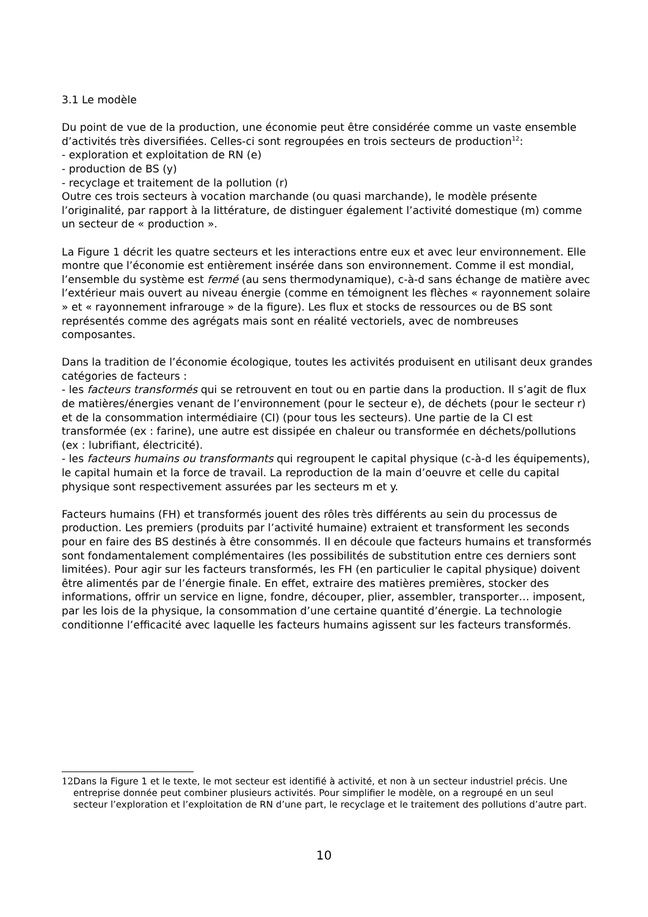3.1 Le modèle
Du point de vue de la production, une économie peut être considérée comme un vaste ensemble d’activités très diversifiées. Celles-ci sont regroupées en trois secteurs de production<sup>12</sup>:
- exploration et exploitation de RN (e)
- production de BS (y)
- recyclage et traitement de la pollution (r)
Outre ces trois secteurs à vocation marchande (ou quasi marchande), le modèle présente l’originalité, par rapport à la littérature, de distinguer également l’activité domestique (m) comme un secteur de « production ».
La Figure 1 décrit les quatre secteurs et les interactions entre eux et avec leur environnement. Elle montre que l’économie est entièrement insérée dans son environnement. Comme il est mondial, l’ensemble du système est fermé (au sens thermodynamique), c-à-d sans échange de matière avec l’extérieur mais ouvert au niveau énergie (comme en témoignent les flèches « rayonnement solaire » et « rayonnement infrarouge » de la figure). Les flux et stocks de ressources ou de BS sont représentés comme des agrégats mais sont en réalité vectoriels, avec de nombreuses composantes.
Dans la tradition de l’économie écologique, toutes les activités produisent en utilisant deux grandes catégories de facteurs :
- les facteurs transformés qui se retrouvent en tout ou en partie dans la production. Il s’agit de flux de matières/énergies venant de l’environnement (pour le secteur e), de déchets (pour le secteur r) et de la consommation intermédiaire (CI) (pour tous les secteurs). Une partie de la CI est transformée (ex : farine), une autre est dissipée en chaleur ou transformée en déchets/pollutions (ex : lubrifiant, électricité).
- les facteurs humains ou transformants qui regroupent le capital physique (c-à-d les équipements), le capital humain et la force de travail. La reproduction de la main d’oeuvre et celle du capital physique sont respectivement assurées par les secteurs m et y.
Facteurs humains (FH) et transformés jouent des rôles très différents au sein du processus de production. Les premiers (produits par l’activité humaine) extraient et transforment les seconds pour en faire des BS destinés à être consommés. Il en découle que facteurs humains et transformés sont fondamentalement complémentaires (les possibilités de substitution entre ces derniers sont limitées). Pour agir sur les facteurs transformés, les FH (en particulier le capital physique) doivent être alimentés par de l’énergie finale. En effet, extraire des matières premières, stocker des informations, offrir un service en ligne, fondre, découper, plier, assembler, transporter… imposent, par les lois de la physique, la consommation d’une certaine quantité d’énergie. La technologie conditionne l’efficacité avec laquelle les facteurs humains agissent sur les facteurs transformés.
12 Dans la Figure 1 et le texte, le mot secteur est identifié à activité, et non à un secteur industriel précis. Une entreprise donnée peut combiner plusieurs activités. Pour simplifier le modèle, on a regroupé en un seul secteur l’exploration et l’exploitation de RN d’une part, le recyclage et le traitement des pollutions d’autre part.
10